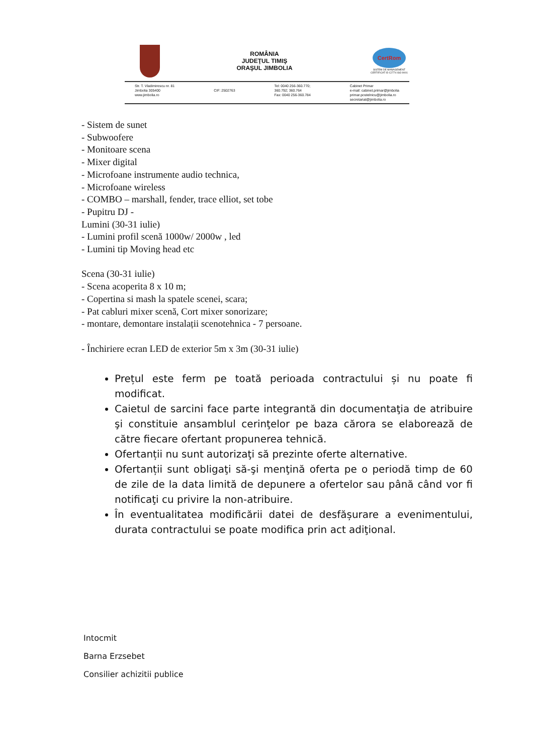ROMÂNIA
JUDEŢUL TIMIŞ
ORAŞUL JIMBOLIA
CertRom
SISTEM DE MANAGEMENT CERTIFICAT ID C2774 ISO 9001
Str. T. Vladimirescu nr. 81
Jimbolia 305400
www.jimbolia.ro
CIF: 2502763 Tel: 0040 256-360.770;
360.792; 360.764
Fax: 0040 256-360.784
Cabinet Primar
e-mail: cabinet.primar@jimbolia
primar.postelnicu@jimbolia.ro
secretariat@jimbolia.ro
- Sistem de sunet
- Subwoofere
- Monitoare scena
- Mixer digital
- Microfoane instrumente audio technica,
- Microfoane wireless
- COMBO – marshall, fender, trace elliot, set tobe
- Pupitru DJ -
Lumini (30-31 iulie)
- Lumini profil scenă 1000w/ 2000w , led
- Lumini tip Moving head etc
Scena (30-31 iulie)
- Scena acoperita 8 x 10 m;
- Copertina si mash la spatele scenei, scara;
- Pat cabluri mixer scenă, Cort mixer sonorizare;
- montare, demontare instalații scenotehnica - 7 persoane.
- Închiriere ecran LED de exterior 5m x 3m (30-31 iulie)
Prețul este ferm pe toată perioada contractului și nu poate fi modificat.
Caietul de sarcini face parte integrantă din documentaţia de atribuire şi constituie ansamblul cerinţelor pe baza cărora se elaborează de către fiecare ofertant propunerea tehnică.
Ofertanții nu sunt autorizaţi să prezinte oferte alternative.
Ofertanții sunt obligaţi să-şi menţină oferta pe o periodă timp de 60 de zile de la data limită de depunere a ofertelor sau până când vor fi notificaţi cu privire la non-atribuire.
În eventualitatea modificării datei de desfășurare a evenimentului, durata contractului se poate modifica prin act adiţional.
Intocmit
Barna Erzsebet
Consilier achizitii publice